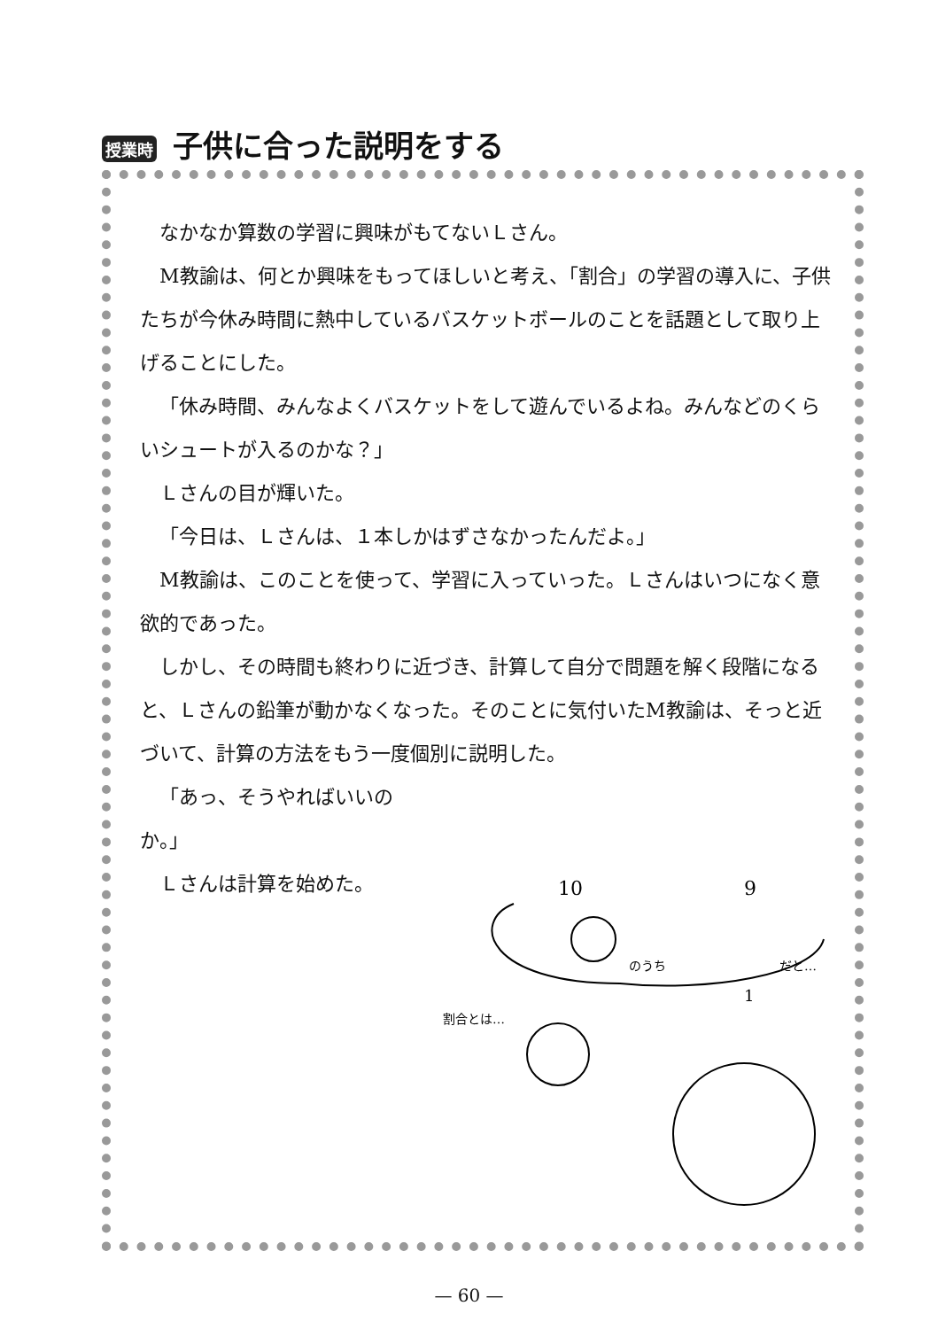授業時 子供に合った説明をする
なかなか算数の学習に興味がもてないＬさん。
M教諭は、何とか興味をもってほしいと考え、「割合」の学習の導入に、子供たちが今休み時間に熱中しているバスケットボールのことを話題として取り上げることにした。
「休み時間、みんなよくバスケットをして遊んでいるよね。みんなどのくらいシュートが入るのかな？」
Ｌさんの目が輝いた。
「今日は、Ｌさんは、１本しかはずさなかったんだよ。」
M教諭は、このことを使って、学習に入っていった。Ｌさんはいつになく意欲的であった。
しかし、その時間も終わりに近づき、計算して自分で問題を解く段階になると、Ｌさんの鉛筆が動かなくなった。そのことに気付いたM教諭は、そっと近づいて、計算の方法をもう一度個別に説明した。
「あっ、そうやればいいのか。」
Ｌさんは計算を始めた。
10
9
のうち
だと…
1
割合とは…
— 60 —